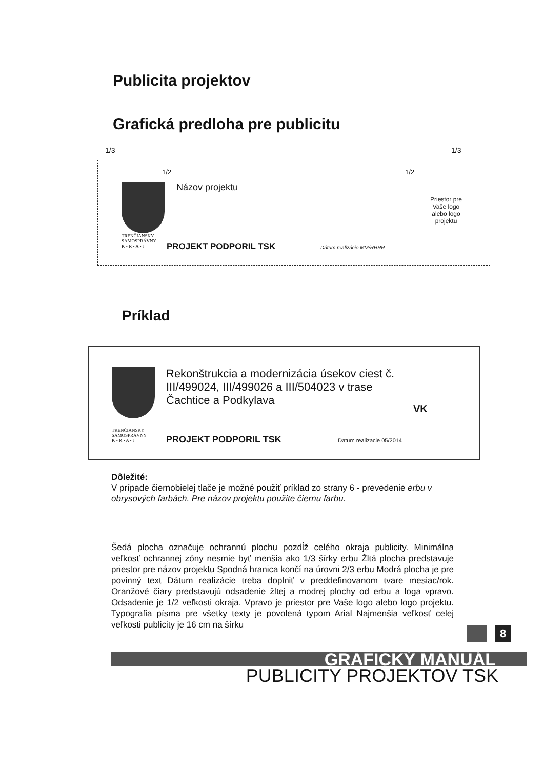Publicita projektov
Grafická predloha pre publicitu
1/3 1/3
1/2 1/2
TRENČIANSKY
SAMOSPRÁVNY
K • R • A • J
Názov projektu
PROJEKT PODPORIL TSK Dátum realizácie MM/RRRR
Priestor pre Vaše logo alebo logo projektu
Príklad
TRENČIANSKY
SAMOSPRÁVNY
K • R • A • J
Rekonštrukcia a modernizácia úsekov ciest č. III/499024, III/499026 a III/504023 v trase Čachtice a Podkylava
PROJEKT PODPORIL TSK Datum realizacie 05/2014
VK
Dôležité:
V prípade čiernobielej tlače je možné použiť príklad zo strany 6 - prevedenie erbu v obrysových farbách. Pre názov projektu použite čiernu farbu.
Šedá plocha označuje ochrannú plochu pozdĺž celého okraja publicity. Minimálna veľkosť ochrannej zóny nesmie byť menšia ako 1/3 šírky erbu Žltá plocha predstavuje priestor pre názov projektu Spodná hranica končí na úrovni 2/3 erbu Modrá plocha je pre povinný text Dátum realizácie treba doplniť v preddefinovanom tvare mesiac/rok. Oranžové čiary predstavujú odsadenie žltej a modrej plochy od erbu a loga vpravo. Odsadenie je 1/2 veľkosti okraja. Vpravo je priestor pre Vaše logo alebo logo projektu. Typografia písma pre všetky texty je povolená typom Arial Najmenšia veľkosť celej veľkosti publicity je 16 cm na šírku
8
GRAFICKÝ MANUÁL
PUBLICITY PROJEKTOV TSK